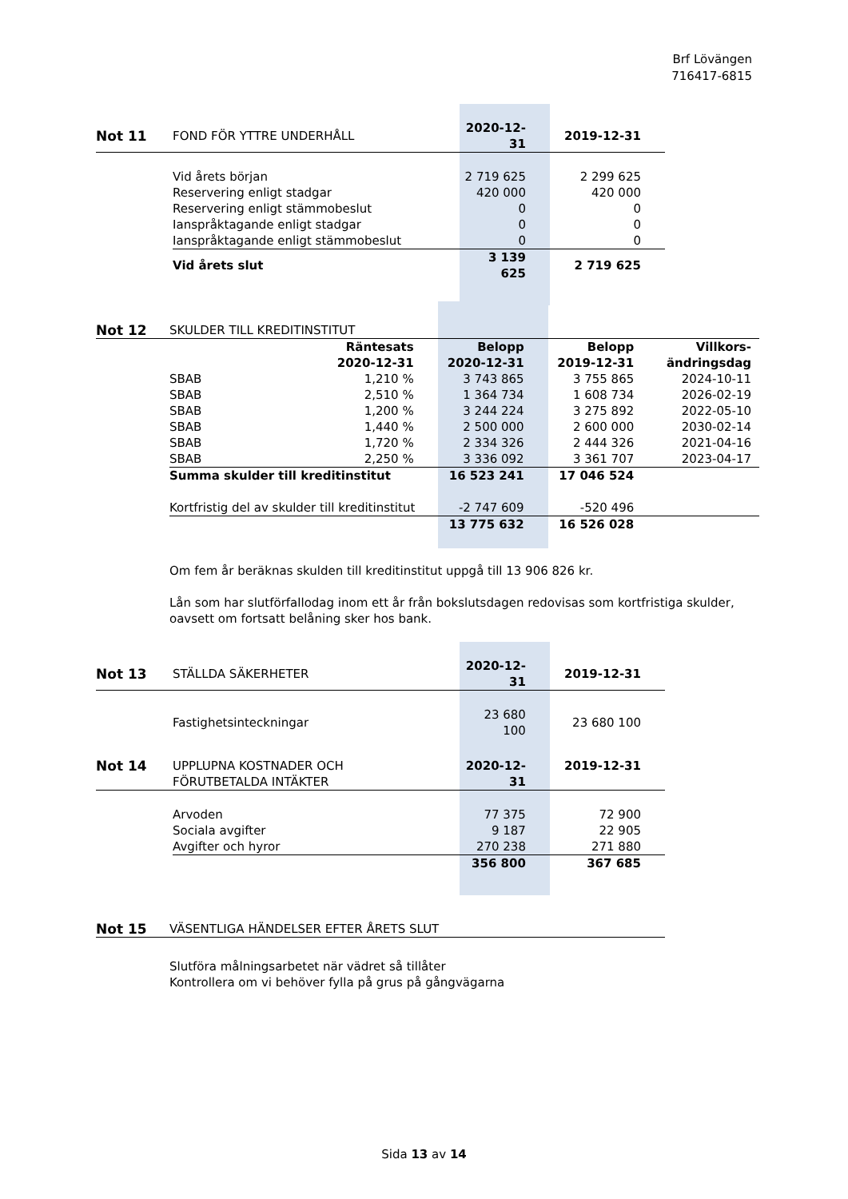Brf Lövängen
716417-6815
| Not 11 | FOND FÖR YTTRE UNDERHÅLL | 2020-12-31 | 2019-12-31 |
| | Vid årets början | 2 719 625 | 2 299 625 |
| | Reservering enligt stadgar | 420 000 | 420 000 |
| | Reservering enligt stämmobeslut | 0 | 0 |
| | Ianspråktagande enligt stadgar | 0 | 0 |
| | Ianspråktagande enligt stämmobeslut | 0 | 0 |
| | Vid årets slut | 3 139 625 | 2 719 625 |
| Not 12 | SKULDER TILL KREDITINSTITUT | | | | |
| | | Räntesats 2020-12-31 | Belopp 2020-12-31 | Belopp 2019-12-31 | Villkors- ändringsdag |
| | SBAB | 1,210 % | 3 743 865 | 3 755 865 | 2024-10-11 |
| | SBAB | 2,510 % | 1 364 734 | 1 608 734 | 2026-02-19 |
| | SBAB | 1,200 % | 3 244 224 | 3 275 892 | 2022-05-10 |
| | SBAB | 1,440 % | 2 500 000 | 2 600 000 | 2030-02-14 |
| | SBAB | 1,720 % | 2 334 326 | 2 444 326 | 2021-04-16 |
| | SBAB | 2,250 % | 3 336 092 | 3 361 707 | 2023-04-17 |
| | Summa skulder till kreditinstitut | | 16 523 241 | 17 046 524 | |
| | Kortfristig del av skulder till kreditinstitut | | -2 747 609 | -520 496 | |
| | | | 13 775 632 | 16 526 028 | |
Om fem år beräknas skulden till kreditinstitut uppgå till 13 906 826 kr.
Lån som har slutförfallodag inom ett år från bokslutsdagen redovisas som kortfristiga skulder, oavsett om fortsatt belåning sker hos bank.
| Not 13 | STÄLLDA SÄKERHETER | 2020-12-31 | 2019-12-31 |
| | Fastighetsinteckningar | 23 680 100 | 23 680 100 |
| Not 14 | UPPLUPNA KOSTNADER OCH FÖRUTBETALDA INTÄKTER | 2020-12-31 | 2019-12-31 |
| | Arvoden | 77 375 | 72 900 |
| | Sociala avgifter | 9 187 | 22 905 |
| | Avgifter och hyror | 270 238 | 271 880 |
| | | 356 800 | 367 685 |
| Not 15 | VÄSENTLIGA HÄNDELSER EFTER ÅRETS SLUT |
Slutföra målningsarbetet när vädret så tillåter
Kontrollera om vi behöver fylla på grus på gångvägarna
Sida 13 av 14